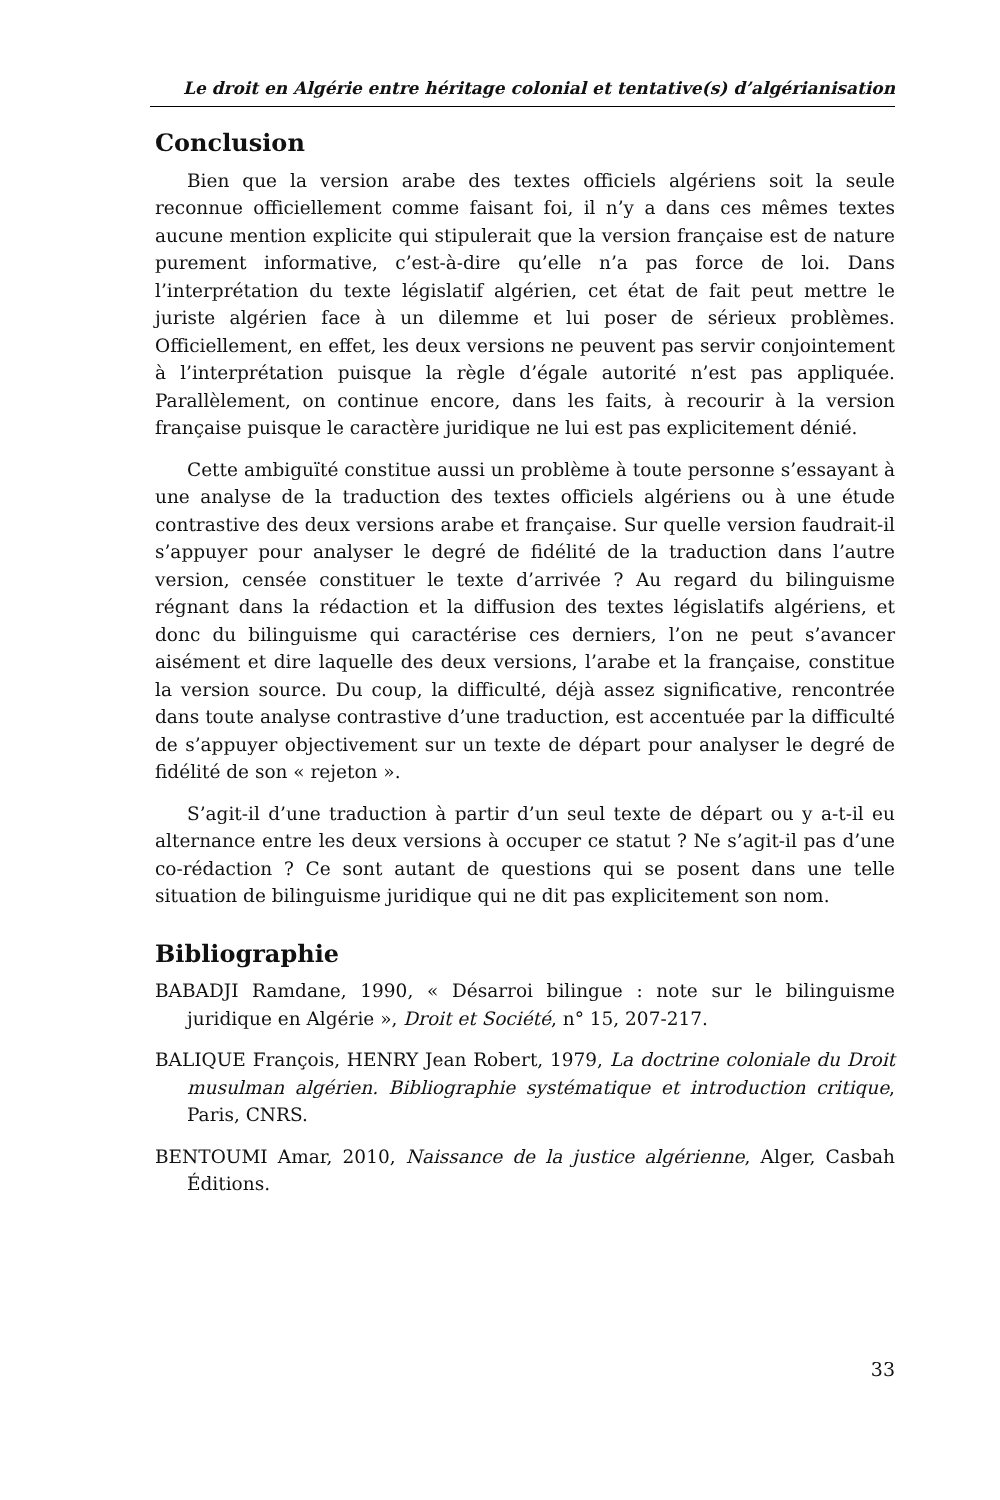Le droit en Algérie entre héritage colonial et tentative(s) d’algérianisation
Conclusion
Bien que la version arabe des textes officiels algériens soit la seule reconnue officiellement comme faisant foi, il n’y a dans ces mêmes textes aucune mention explicite qui stipulerait que la version française est de nature purement informative, c’est-à-dire qu’elle n’a pas force de loi. Dans l’interprétation du texte législatif algérien, cet état de fait peut mettre le juriste algérien face à un dilemme et lui poser de sérieux problèmes. Officiellement, en effet, les deux versions ne peuvent pas servir conjointement à l’interprétation puisque la règle d’égale autorité n’est pas appliquée. Parallèlement, on continue encore, dans les faits, à recourir à la version française puisque le caractère juridique ne lui est pas explicitement dénié.
Cette ambiguïté constitue aussi un problème à toute personne s’essayant à une analyse de la traduction des textes officiels algériens ou à une étude contrastive des deux versions arabe et française. Sur quelle version faudrait-il s’appuyer pour analyser le degré de fidélité de la traduction dans l’autre version, censée constituer le texte d’arrivée ? Au regard du bilinguisme régnant dans la rédaction et la diffusion des textes législatifs algériens, et donc du bilinguisme qui caractérise ces derniers, l’on ne peut s’avancer aisément et dire laquelle des deux versions, l’arabe et la française, constitue la version source. Du coup, la difficulté, déjà assez significative, rencontrée dans toute analyse contrastive d’une traduction, est accentuée par la difficulté de s’appuyer objectivement sur un texte de départ pour analyser le degré de fidélité de son « rejeton ».
S’agit-il d’une traduction à partir d’un seul texte de départ ou y a-t-il eu alternance entre les deux versions à occuper ce statut ? Ne s’agit-il pas d’une co-rédaction ? Ce sont autant de questions qui se posent dans une telle situation de bilinguisme juridique qui ne dit pas explicitement son nom.
Bibliographie
BABADJI Ramdane, 1990, « Désarroi bilingue : note sur le bilinguisme juridique en Algérie », Droit et Société, n° 15, 207-217.
BALIQUE François, HENRY Jean Robert, 1979, La doctrine coloniale du Droit musulman algérien. Bibliographie systématique et introduction critique, Paris, CNRS.
BENTOUMI Amar, 2010, Naissance de la justice algérienne, Alger, Casbah Éditions.
33